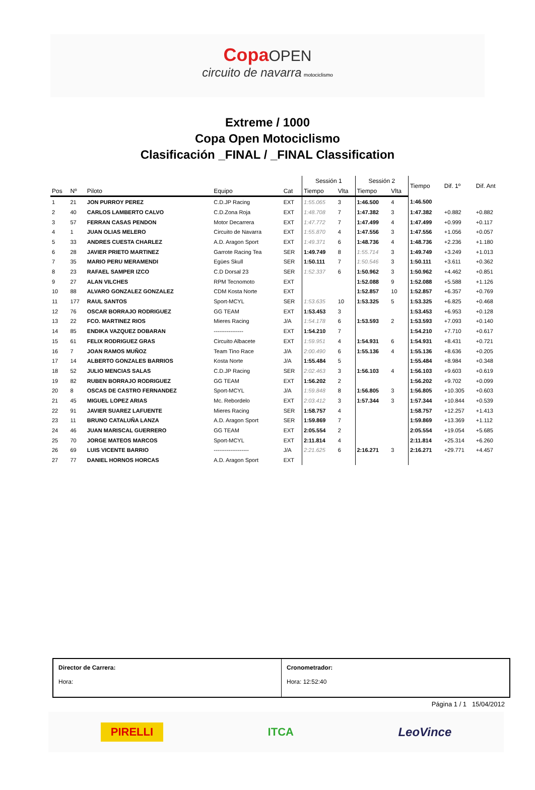Copa OPEN
circuito de navarra motociclismo
Extreme / 1000
Copa Open Motociclismo
Clasificación _FINAL / _FINAL Classification
| | | | | | Sessión 1 | | Sessión 2 | | Tiempo | Dif. 1º | Dif. Ant |
| --- | --- | --- | --- | --- | --- | --- | --- | --- | --- | --- | --- |
| Pos | Nº | Piloto | Equipo | Cat | Tiempo | Vlta | Tiempo | Vlta | | | |
| 1 | 21 | JON PURROY PEREZ | C.D.JP Racing | EXT | 1:55.065 | 3 | 1:46.500 | 4 | 1:46.500 | | |
| 2 | 40 | CARLOS LAMBERTO CALVO | C.D.Zona Roja | EXT | 1:48.708 | 7 | 1:47.382 | 3 | 1:47.382 | +0.882 | +0.882 |
| 3 | 57 | FERRAN CASAS PENDON | Motor Decarrera | EXT | 1:47.772 | 7 | 1:47.499 | 4 | 1:47.499 | +0.999 | +0.117 |
| 4 | 1 | JUAN OLIAS MELERO | Circuito de Navarra | EXT | 1:55.870 | 4 | 1:47.556 | 3 | 1:47.556 | +1.056 | +0.057 |
| 5 | 33 | ANDRES CUESTA CHARLEZ | A.D. Aragon Sport | EXT | 1:49.371 | 6 | 1:48.736 | 4 | 1:48.736 | +2.236 | +1.180 |
| 6 | 28 | JAVIER PRIETO MARTINEZ | Garrote Racing Tea | SER | 1:49.749 | 8 | 1:55.714 | 3 | 1:49.749 | +3.249 | +1.013 |
| 7 | 35 | MARIO PERU MERAMENDI | Egües Skull | SER | 1:50.111 | 7 | 1:50.546 | 3 | 1:50.111 | +3.611 | +0.362 |
| 8 | 23 | RAFAEL SAMPER IZCO | C.D Dorsal 23 | SER | 1:52.337 | 6 | 1:50.962 | 3 | 1:50.962 | +4.462 | +0.851 |
| 9 | 27 | ALAN VILCHES | RPM Tecnomoto | EXT | | | 1:52.088 | 9 | 1:52.088 | +5.588 | +1.126 |
| 10 | 88 | ALVARO GONZALEZ GONZALEZ | CDM Kosta Norte | EXT | | | 1:52.857 | 10 | 1:52.857 | +6.357 | +0.769 |
| 11 | 177 | RAUL SANTOS | Sport-MCYL | SER | 1:53.635 | 10 | 1:53.325 | 5 | 1:53.325 | +6.825 | +0.468 |
| 12 | 76 | OSCAR BORRAJO RODRIGUEZ | GG TEAM | EXT | 1:53.453 | 3 | | | 1:53.453 | +6.953 | +0.128 |
| 13 | 22 | FCO. MARTINEZ RIOS | Mieres Racing | J/A | 1:54.178 | 6 | 1:53.593 | 2 | 1:53.593 | +7.093 | +0.140 |
| 14 | 85 | ENDIKA VAZQUEZ DOBARAN | ---------------- | EXT | 1:54.210 | 7 | | | 1:54.210 | +7.710 | +0.617 |
| 15 | 61 | FELIX RODRIGUEZ GRAS | Circuito Albacete | EXT | 1:59.951 | 4 | 1:54.931 | 6 | 1:54.931 | +8.431 | +0.721 |
| 16 | 7 | JOAN RAMOS MUÑOZ | Team Tino Race | J/A | 2:00.490 | 6 | 1:55.136 | 4 | 1:55.136 | +8.636 | +0.205 |
| 17 | 14 | ALBERTO GONZALES BARRIOS | Kosta Norte | J/A | 1:55.484 | 5 | | | 1:55.484 | +8.984 | +0.348 |
| 18 | 52 | JULIO MENCIAS SALAS | C.D.JP Racing | SER | 2:02.463 | 3 | 1:56.103 | 4 | 1:56.103 | +9.603 | +0.619 |
| 19 | 82 | RUBEN BORRAJO RODRIGUEZ | GG TEAM | EXT | 1:56.202 | 2 | | | 1:56.202 | +9.702 | +0.099 |
| 20 | 8 | OSCAS DE CASTRO FERNANDEZ | Sport-MCYL | J/A | 1:59.848 | 8 | 1:56.805 | 3 | 1:56.805 | +10.305 | +0.603 |
| 21 | 45 | MIGUEL LOPEZ ARIAS | Mc. Rebordelo | EXT | 2:03.412 | 3 | 1:57.344 | 3 | 1:57.344 | +10.844 | +0.539 |
| 22 | 91 | JAVIER SUAREZ LAFUENTE | Mieres Racing | SER | 1:58.757 | 4 | | | 1:58.757 | +12.257 | +1.413 |
| 23 | 11 | BRUNO CATALUÑA LANZA | A.D. Aragon Sport | SER | 1:59.869 | 7 | | | 1:59.869 | +13.369 | +1.112 |
| 24 | 46 | JUAN MARISCAL GUERRERO | GG TEAM | EXT | 2:05.554 | 2 | | | 2:05.554 | +19.054 | +5.685 |
| 25 | 70 | JORGE MATEOS MARCOS | Sport-MCYL | EXT | 2:11.814 | 4 | | | 2:11.814 | +25.314 | +6.260 |
| 26 | 69 | LUIS VICENTE BARRIO | ------------------- | J/A | 2:21.625 | 6 | 2:16.271 | 3 | 2:16.271 | +29.771 | +4.457 |
| 27 | 77 | DANIEL HORNOS HORCAS | A.D. Aragon Sport | EXT | | | | | | | |
Director de Carrera:
Hora:
Cronometrador:
Hora: 12:52:40
Página 1 / 1 15/04/2012
PIRELLI ITCA LeoVince